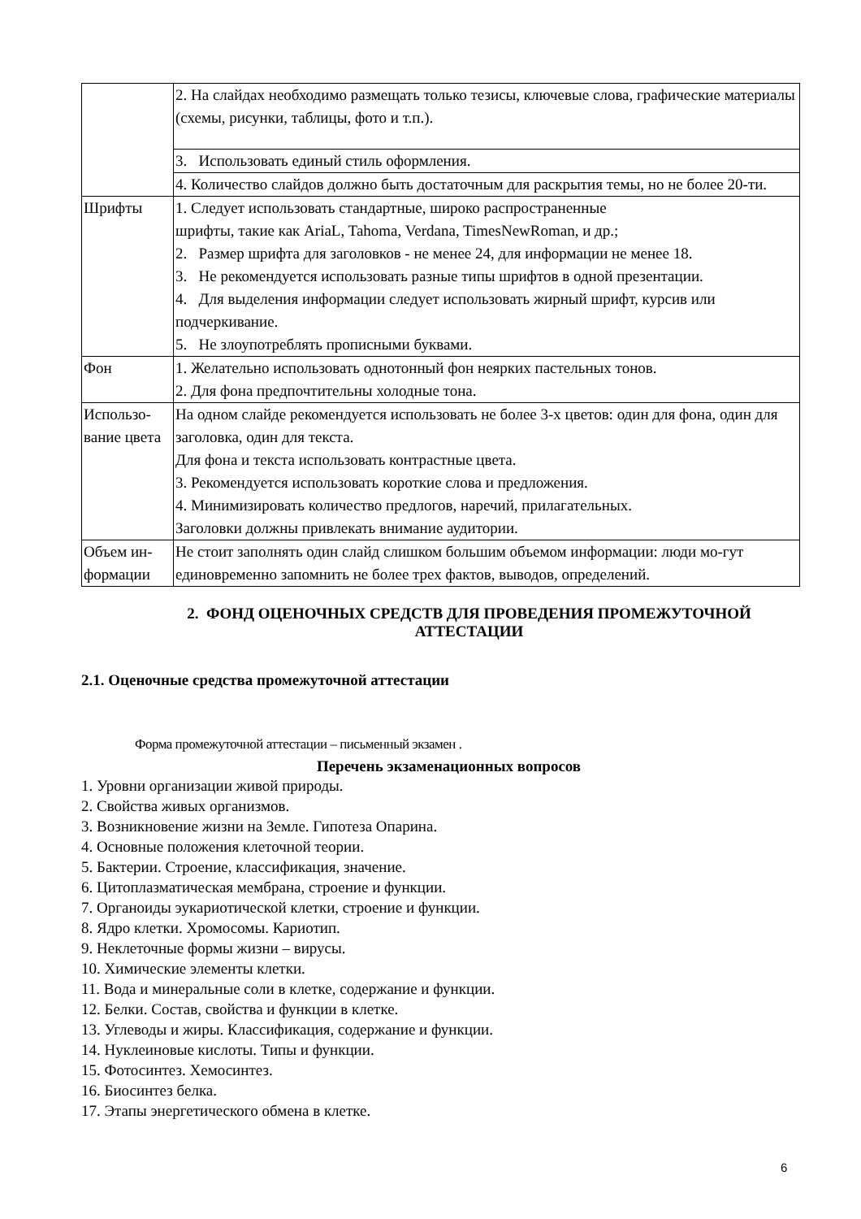| | 2. На слайдах необходимо размещать только тезисы, ключевые слова, графические материалы (схемы, рисунки, таблицы, фото и т.п.). |
| | 3. Использовать единый стиль оформления. |
| | 4. Количество слайдов должно быть достаточным для раскрытия темы, но не более 20-ти. |
| Шрифты | 1. Следует использовать стандартные, широко распространенные шрифты, такие как AriaL, Tahoma, Verdana, TimesNewRoman, и др.; 2. Размер шрифта для заголовков - не менее 24, для информации не менее 18. 3. Не рекомендуется использовать разные типы шрифтов в одной презентации. 4. Для выделения информации следует использовать жирный шрифт, курсив или подчеркивание. 5. Не злоупотреблять прописными буквами. |
| Фон | 1. Желательно использовать однотонный фон неярких пастельных тонов. 2. Для фона предпочтительны холодные тона. |
| Использо-вание цвета | На одном слайде рекомендуется использовать не более 3-х цветов: один для фона, один для заголовка, один для текста. Для фона и текста использовать контрастные цвета. 3. Рекомендуется использовать короткие слова и предложения. 4. Минимизировать количество предлогов, наречий, прилагательных. Заголовки должны привлекать внимание аудитории. |
| Объем ин-формации | Не стоит заполнять один слайд слишком большим объемом информации: люди мо-гут единовременно запомнить не более трех фактов, выводов, определений. |
2. ФОНД ОЦЕНОЧНЫХ СРЕДСТВ ДЛЯ ПРОВЕДЕНИЯ ПРОМЕЖУТОЧНОЙ АТТЕСТАЦИИ
2.1. Оценочные средства промежуточной аттестации
Форма промежуточной аттестации – письменный экзамен .
Перечень экзаменационных вопросов
1. Уровни организации живой природы.
2. Свойства живых организмов.
3. Возникновение жизни на Земле. Гипотеза Опарина.
4. Основные положения клеточной теории.
5. Бактерии. Строение, классификация, значение.
6. Цитоплазматическая мембрана, строение и функции.
7. Органоиды эукариотической клетки, строение и функции.
8. Ядро клетки. Хромосомы. Кариотип.
9. Неклеточные формы жизни – вирусы.
10. Химические элементы клетки.
11. Вода и минеральные соли в клетке, содержание и функции.
12. Белки. Состав, свойства и функции в клетке.
13. Углеводы и жиры. Классификация, содержание и функции.
14. Нуклеиновые кислоты. Типы и функции.
15. Фотосинтез. Хемосинтез.
16. Биосинтез белка.
17. Этапы энергетического обмена в клетке.
6